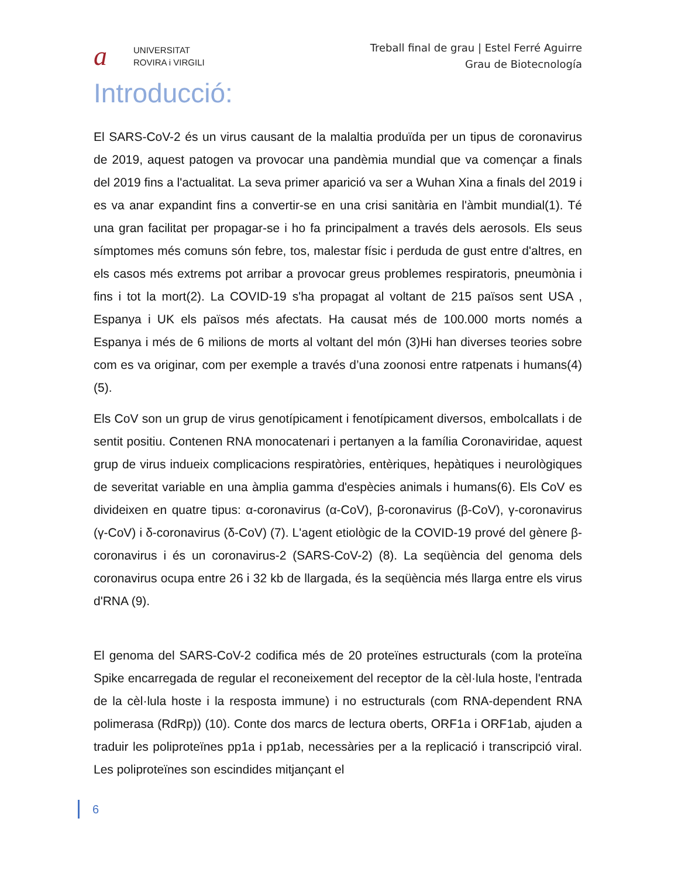a
UNIVERSITAT
ROVIRA i VIRGILI
Treball final de grau | Estel Ferré Aguirre
Grau de Biotecnología
Introducció:
El SARS-CoV-2 és un virus causant de la malaltia produïda per un tipus de coronavirus de 2019, aquest patogen va provocar una pandèmia mundial que va començar a finals del 2019 fins a l'actualitat. La seva primer aparició va ser a Wuhan Xina a finals del 2019 i es va anar expandint fins a convertir-se en una crisi sanitària en l'àmbit mundial(1). Té una gran facilitat per propagar-se i ho fa principalment a través dels aerosols. Els seus símptomes més comuns són febre, tos, malestar físic i perduda de gust entre d'altres, en els casos més extrems pot arribar a provocar greus problemes respiratoris, pneumònia i fins i tot la mort(2). La COVID-19 s'ha propagat al voltant de 215 països sent USA , Espanya i UK els països més afectats. Ha causat més de 100.000 morts només a Espanya i més de 6 milions de morts al voltant del món (3)Hi han diverses teories sobre com es va originar, com per exemple a través d’una zoonosi entre ratpenats i humans(4)(5).
Els CoV son un grup de virus genotípicament i fenotípicament diversos, embolcallats i de sentit positiu. Contenen RNA monocatenari i pertanyen a la família Coronaviridae, aquest grup de virus indueix complicacions respiratòries, entèriques, hepàtiques i neurològiques de severitat variable en una àmplia gamma d'espècies animals i humans(6). Els CoV es divideixen en quatre tipus: α-coronavirus (α-CoV), β-coronavirus (β-CoV), γ-coronavirus (γ-CoV) i δ-coronavirus (δ-CoV) (7). L'agent etiològic de la COVID-19 prové del gènere β-coronavirus i és un coronavirus-2 (SARS-CoV-2) (8). La seqüència del genoma dels coronavirus ocupa entre 26 i 32 kb de llargada, és la seqüència més llarga entre els virus d'RNA (9).
El genoma del SARS-CoV-2 codifica més de 20 proteïnes estructurals (com la proteïna Spike encarregada de regular el reconeixement del receptor de la cèl·lula hoste, l'entrada de la cèl·lula hoste i la resposta immune) i no estructurals (com RNA-dependent RNA polimerasa (RdRp)) (10). Conte dos marcs de lectura oberts, ORF1a i ORF1ab, ajuden a traduir les poliproteïnes pp1a i pp1ab, necessàries per a la replicació i transcripció viral. Les poliproteïnes son escindides mitjançant el
6